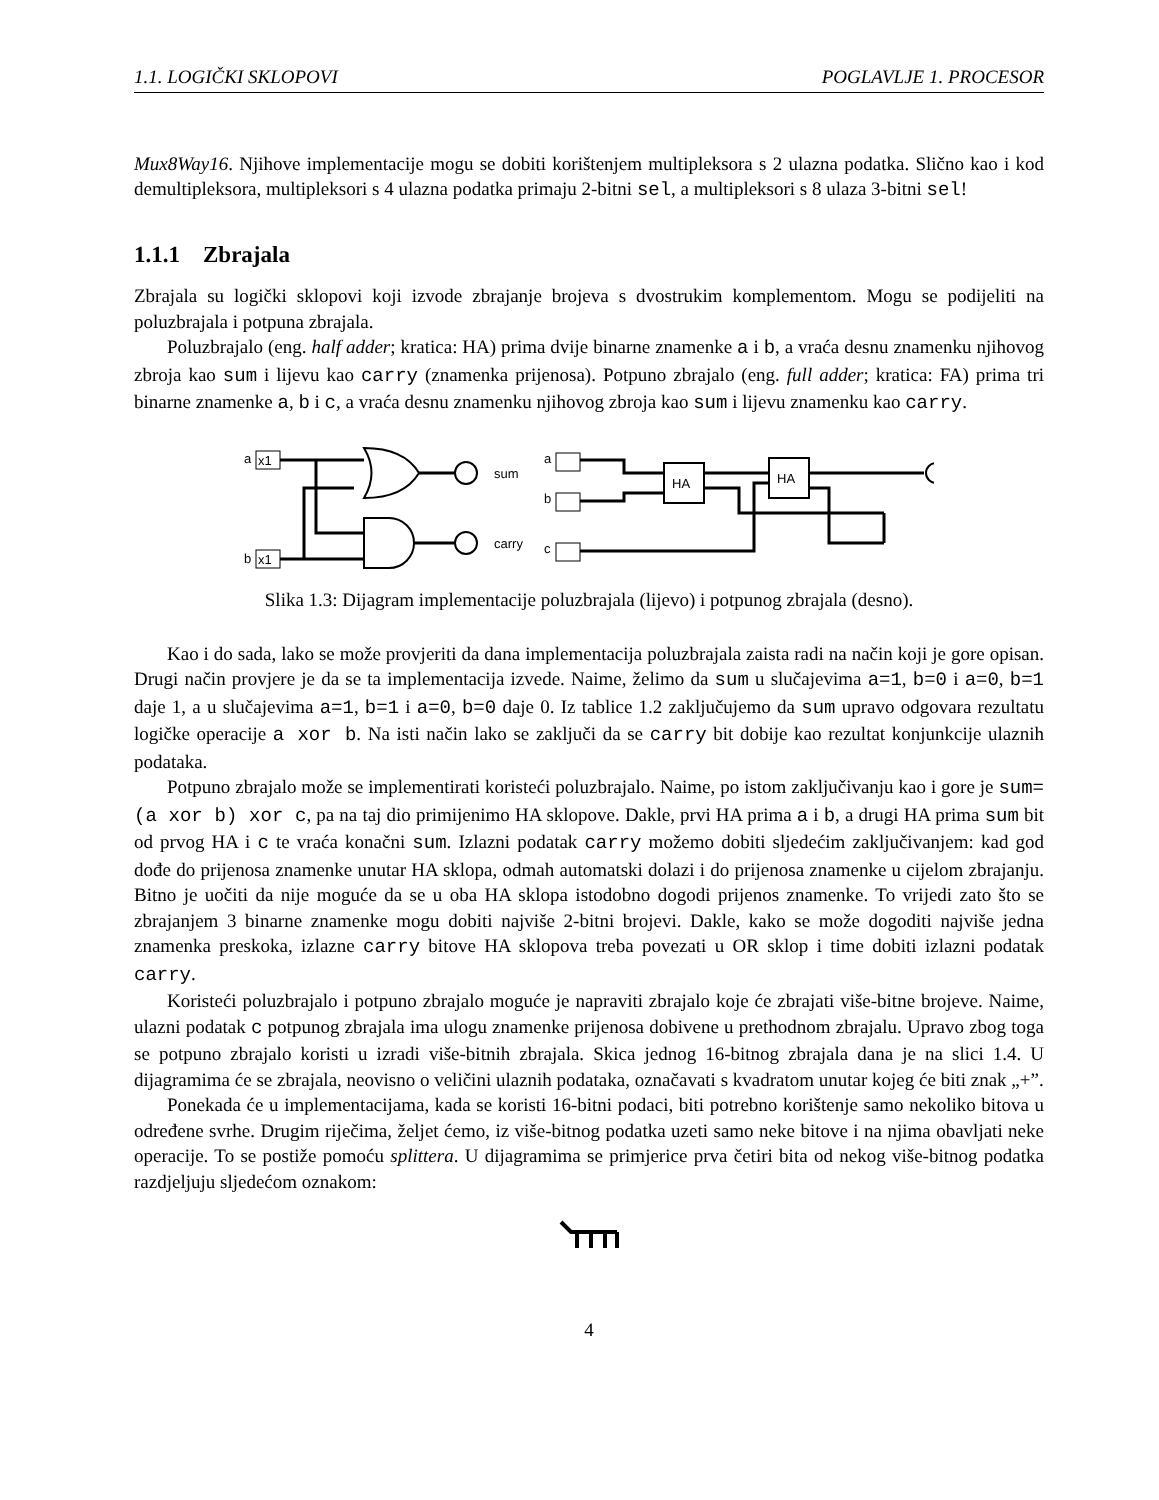1.1. LOGIČKI SKLOPOVI POGLAVLJE 1. PROCESOR
Mux8Way16. Njihove implementacije mogu se dobiti korištenjem multipleksora s 2 ulazna podatka. Slično kao i kod demultipleksora, multipleksori s 4 ulazna podatka primaju 2-bitni sel, a multipleksori s 8 ulaza 3-bitni sel!
1.1.1 Zbrajala
Zbrajala su logički sklopovi koji izvode zbrajanje brojeva s dvostrukim komplementom. Mogu se podijeliti na poluzbrajala i potpuna zbrajala.
Poluzbrajalo (eng. half adder; kratica: HA) prima dvije binarne znamenke a i b, a vraća desnu znamenku njihovog zbroja kao sum i lijevu kao carry (znamenka prijenosa). Potpuno zbrajalo (eng. full adder; kratica: FA) prima tri binarne znamenke a, b i c, a vraća desnu znamenku njihovog zbroja kao sum i lijevu znamenku kao carry.
a
x1
b
x1
sum
carry
a
b
c
HA
HA
Slika 1.3: Dijagram implementacije poluzbrajala (lijevo) i potpunog zbrajala (desno).
Kao i do sada, lako se može provjeriti da dana implementacija poluzbrajala zaista radi na način koji je gore opisan. Drugi način provjere je da se ta implementacija izvede. Naime, želimo da sum u slučajevima a=1, b=0 i a=0, b=1 daje 1, a u slučajevima a=1, b=1 i a=0, b=0 daje 0. Iz tablice 1.2 zaključujemo da sum upravo odgovara rezultatu logičke operacije a xor b. Na isti način lako se zaključi da se carry bit dobije kao rezultat konjunkcije ulaznih podataka.
Potpuno zbrajalo može se implementirati koristeći poluzbrajalo. Naime, po istom zaključivanju kao i gore je sum=(a xor b) xor c, pa na taj dio primijenimo HA sklopove. Dakle, prvi HA prima a i b, a drugi HA prima sum bit od prvog HA i c te vraća konačni sum. Izlazni podatak carry možemo dobiti sljedećim zaključivanjem: kad god dođe do prijenosa znamenke unutar HA sklopa, odmah automatski dolazi i do prijenosa znamenke u cijelom zbrajanju. Bitno je uočiti da nije moguće da se u oba HA sklopa istodobno dogodi prijenos znamenke. To vrijedi zato što se zbrajanjem 3 binarne znamenke mogu dobiti najviše 2-bitni brojevi. Dakle, kako se može dogoditi najviše jedna znamenka preskoka, izlazne carry bitove HA sklopova treba povezati u OR sklop i time dobiti izlazni podatak carry.
Koristeći poluzbrajalo i potpuno zbrajalo moguće je napraviti zbrajalo koje će zbrajati više-bitne brojeve. Naime, ulazni podatak c potpunog zbrajala ima ulogu znamenke prijenosa dobivene u prethodnom zbrajalu. Upravo zbog toga se potpuno zbrajalo koristi u izradi više-bitnih zbrajala. Skica jednog 16-bitnog zbrajala dana je na slici 1.4. U dijagramima će se zbrajala, neovisno o veličini ulaznih podataka, označavati s kvadratom unutar kojeg će biti znak „+”.
Ponekada će u implementacijama, kada se koristi 16-bitni podaci, biti potrebno korištenje samo nekoliko bitova u određene svrhe. Drugim riječima, željet ćemo, iz više-bitnog podatka uzeti samo neke bitove i na njima obavljati neke operacije. To se postiže pomoću splittera. U dijagramima se primjerice prva četiri bita od nekog više-bitnog podatka razdjeljuju sljedećom oznakom:
4